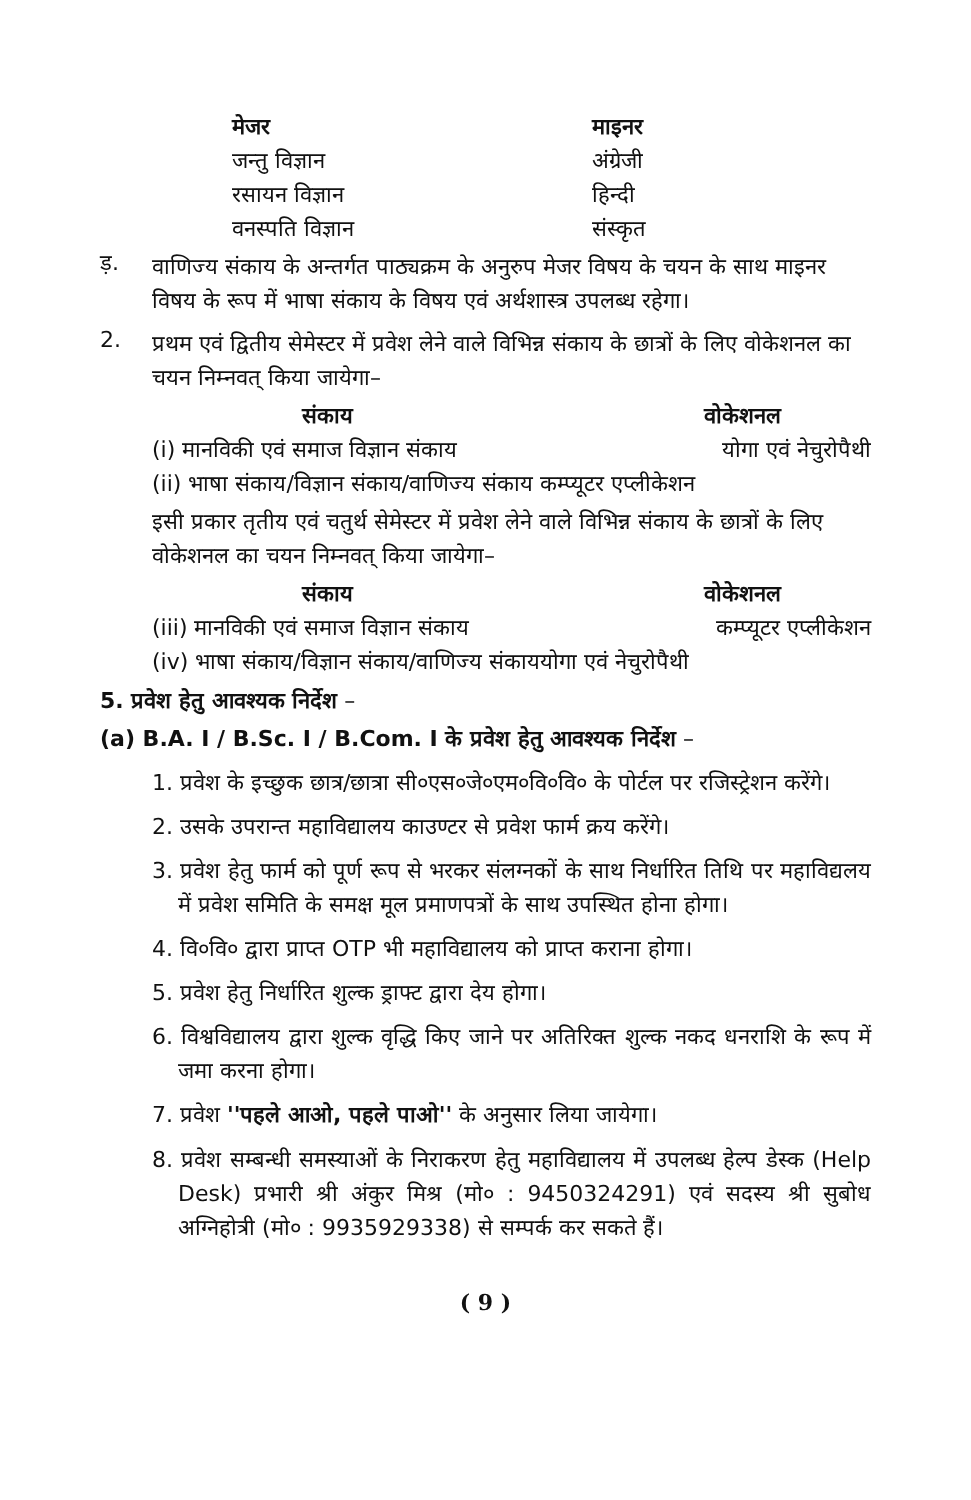| मेजर | माइनर |
| --- | --- |
| जन्तु विज्ञान | अंग्रेजी |
| रसायन विज्ञान | हिन्दी |
| वनस्पति विज्ञान | संस्कृत |
ड़.
वाणिज्य संकाय के अन्तर्गत पाठ्यक्रम के अनुरुप मेजर विषय के चयन के साथ माइनर विषय के रूप में भाषा संकाय के विषय एवं अर्थशास्त्र उपलब्ध रहेगा।
2.
प्रथम एवं द्वितीय सेमेस्टर में प्रवेश लेने वाले विभिन्न संकाय के छात्रों के लिए वोकेशनल का चयन निम्नवत् किया जायेगा–
| संकाय | वोकेशनल |
| --- | --- |
| (i) मानविकी एवं समाज विज्ञान संकाय | योगा एवं नेचुरोपैथी |
| (ii) भाषा संकाय/विज्ञान संकाय/वाणिज्य संकाय कम्प्यूटर एप्लीकेशन | |
इसी प्रकार तृतीय एवं चतुर्थ सेमेस्टर में प्रवेश लेने वाले विभिन्न संकाय के छात्रों के लिए वोकेशनल का चयन निम्नवत् किया जायेगा–
| संकाय | वोकेशनल |
| --- | --- |
| (iii) मानविकी एवं समाज विज्ञान संकाय | कम्प्यूटर एप्लीकेशन |
| (iv) भाषा संकाय/विज्ञान संकाय/वाणिज्य संकाययोगा एवं नेचुरोपैथी | |
5. प्रवेश हेतु आवश्यक निर्देश –
(a) B.A. I / B.Sc. I / B.Com. I के प्रवेश हेतु आवश्यक निर्देश –
1. प्रवेश के इच्छुक छात्र/छात्रा सी०एस०जे०एम०वि०वि० के पोर्टल पर रजिस्ट्रेशन करेंगे।
2. उसके उपरान्त महाविद्यालय काउण्टर से प्रवेश फार्म क्रय करेंगे।
3. प्रवेश हेतु फार्म को पूर्ण रूप से भरकर संलग्नकों के साथ निर्धारित तिथि पर महाविद्यलय में प्रवेश समिति के समक्ष मूल प्रमाणपत्रों के साथ उपस्थित होना होगा।
4. वि०वि० द्वारा प्राप्त OTP भी महाविद्यालय को प्राप्त कराना होगा।
5. प्रवेश हेतु निर्धारित शुल्क ड्राफ्ट द्वारा देय होगा।
6. विश्वविद्यालय द्वारा शुल्क वृद्धि किए जाने पर अतिरिक्त शुल्क नकद धनराशि के रूप में जमा करना होगा।
7. प्रवेश ''पहले आओ, पहले पाओ'' के अनुसार लिया जायेगा।
8. प्रवेश सम्बन्धी समस्याओं के निराकरण हेतु महाविद्यालय में उपलब्ध हेल्प डेस्क (Help Desk) प्रभारी श्री अंकुर मिश्र (मो० : 9450324291) एवं सदस्य श्री सुबोध अग्निहोत्री (मो० : 9935929338) से सम्पर्क कर सकते हैं।
( 9 )